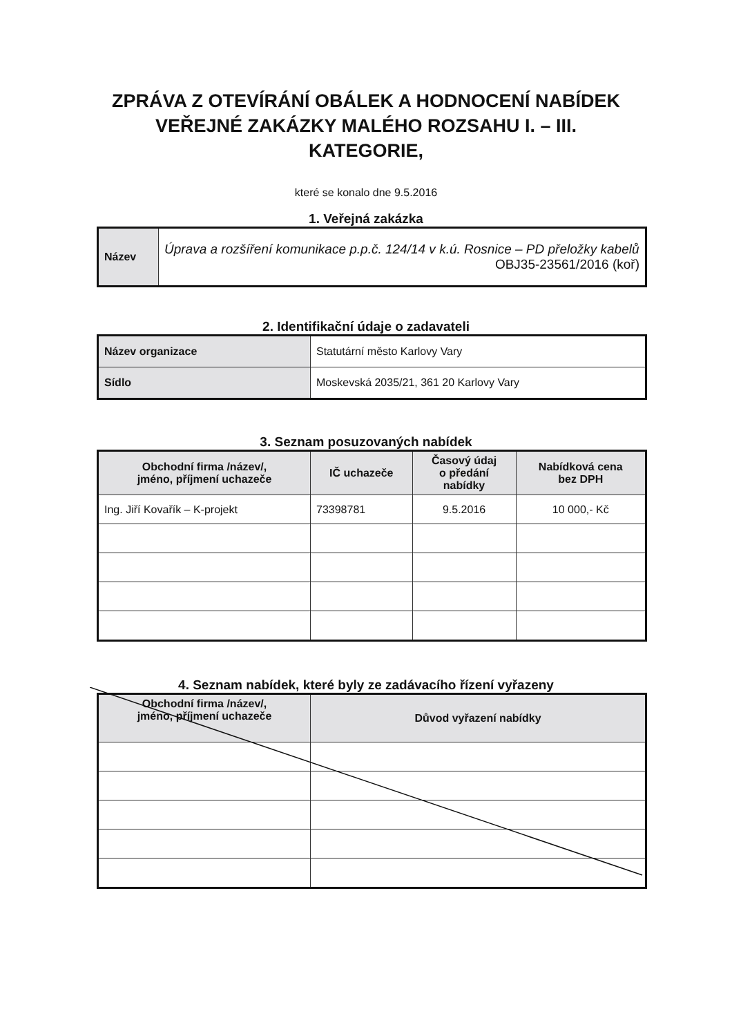ZPRÁVA Z OTEVÍRÁNÍ OBÁLEK A HODNOCENÍ NABÍDEK
VEŘEJNÉ ZAKÁZKY MALÉHO ROZSAHU I. – III.
KATEGORIE,
které se konalo dne 9.5.2016
1. Veřejná zakázka
| Název | Úprava a rozšíření komunikace p.p.č. 124/14 v k.ú. Rosnice – PD přeložky kabelů OBJ35-23561/2016 (koř) |
2. Identifikační údaje o zadavateli
| Název organizace | Statutární město Karlovy Vary |
| Sídlo | Moskevská 2035/21, 361 20 Karlovy Vary |
3. Seznam posuzovaných nabídek
| Obchodní firma /název/, jméno, příjmení uchazeče | IČ uchazeče | Časový údaj o předání nabídky | Nabídková cena bez DPH |
| --- | --- | --- | --- |
| Ing. Jiří Kovařík – K-projekt | 73398781 | 9.5.2016 | 10 000,- Kč |
4. Seznam nabídek, které byly ze zadávacího řízení vyřazeny
| Obchodní firma /název/, jméno, příjmení uchazeče | Důvod vyřazení nabídky |
| --- | --- |